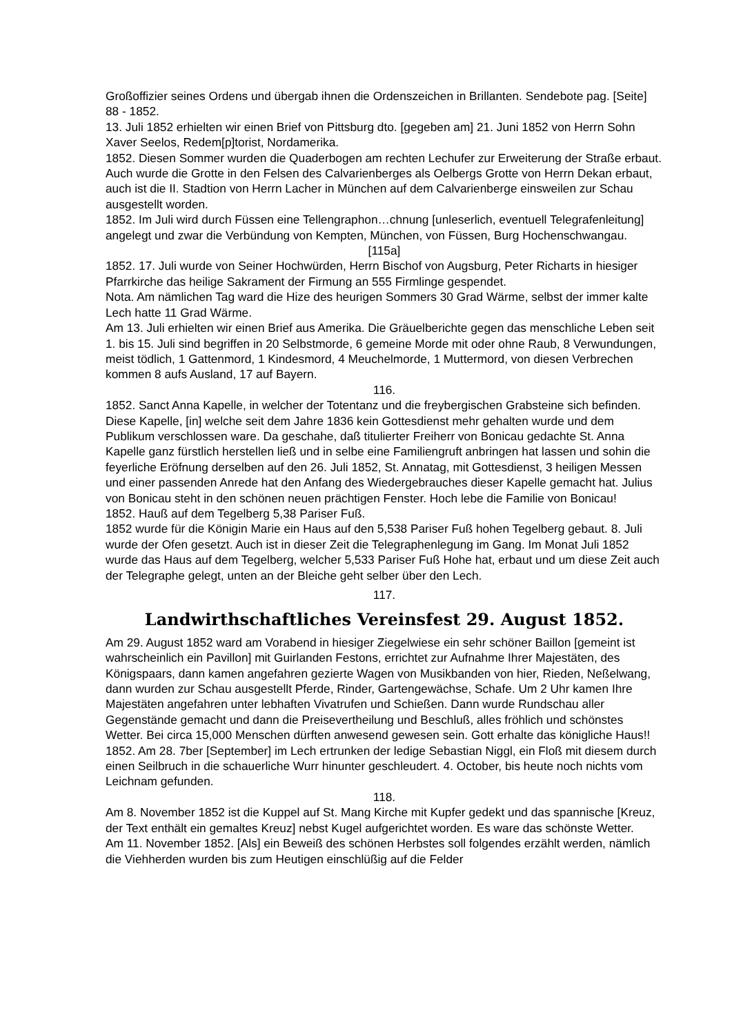Großoffizier seines Ordens und übergab ihnen die Ordenszeichen in Brillanten. Sendebote pag. [Seite] 88 - 1852.
13. Juli 1852 erhielten wir einen Brief von Pittsburg dto. [gegeben am] 21. Juni 1852 von Herrn Sohn Xaver Seelos, Redem[p]torist, Nordamerika.
1852. Diesen Sommer wurden die Quaderbogen am rechten Lechufer zur Erweiterung der Straße erbaut. Auch wurde die Grotte in den Felsen des Calvarienberges als Oelbergs Grotte von Herrn Dekan erbaut, auch ist die II. Stadtion von Herrn Lacher in München auf dem Calvarienberge einsweilen zur Schau ausgestellt worden.
1852. Im Juli wird durch Füssen eine Tellengraphon…chnung [unleserlich, eventuell Telegrafenleitung] angelegt und zwar die Verbündung von Kempten, München, von Füssen, Burg Hochenschwangau.
[115a]
1852. 17. Juli wurde von Seiner Hochwürden, Herrn Bischof von Augsburg, Peter Richarts in hiesiger Pfarrkirche das heilige Sakrament der Firmung an 555 Firmlinge gespendet.
Nota. Am nämlichen Tag ward die Hize des heurigen Sommers 30 Grad Wärme, selbst der immer kalte Lech hatte 11 Grad Wärme.
Am 13. Juli erhielten wir einen Brief aus Amerika. Die Gräuelberichte gegen das menschliche Leben seit 1. bis 15. Juli sind begriffen in 20 Selbstmorde, 6 gemeine Morde mit oder ohne Raub, 8 Verwundungen, meist tödlich, 1 Gattenmord, 1 Kindesmord, 4 Meuchelmorde, 1 Muttermord, von diesen Verbrechen kommen 8 aufs Ausland, 17 auf Bayern.
116.
1852. Sanct Anna Kapelle, in welcher der Totentanz und die freybergischen Grabsteine sich befinden. Diese Kapelle, [in] welche seit dem Jahre 1836 kein Gottesdienst mehr gehalten wurde und dem Publikum verschlossen ware. Da geschahe, daß titulierter Freiherr von Bonicau gedachte St. Anna Kapelle ganz fürstlich herstellen ließ und in selbe eine Familiengruft anbringen hat lassen und sohin die feyerliche Eröfnung derselben auf den 26. Juli 1852, St. Annatag, mit Gottesdienst, 3 heiligen Messen und einer passenden Anrede hat den Anfang des Wiedergebrauches dieser Kapelle gemacht hat. Julius von Bonicau steht in den schönen neuen prächtigen Fenster. Hoch lebe die Familie von Bonicau!
1852. Hauß auf dem Tegelberg 5,38 Pariser Fuß.
1852 wurde für die Königin Marie ein Haus auf den 5,538 Pariser Fuß hohen Tegelberg gebaut. 8. Juli wurde der Ofen gesetzt. Auch ist in dieser Zeit die Telegraphenlegung im Gang. Im Monat Juli 1852 wurde das Haus auf dem Tegelberg, welcher 5,533 Pariser Fuß Hohe hat, erbaut und um diese Zeit auch der Telegraphe gelegt, unten an der Bleiche geht selber über den Lech.
117.
Landwirthschaftliches Vereinsfest 29. August 1852.
Am 29. August 1852 ward am Vorabend in hiesiger Ziegelwiese ein sehr schöner Baillon [gemeint ist wahrscheinlich ein Pavillon] mit Guirlanden Festons, errichtet zur Aufnahme Ihrer Majestäten, des Königspaars, dann kamen angefahren gezierte Wagen von Musikbanden von hier, Rieden, Neßelwang, dann wurden zur Schau ausgestellt Pferde, Rinder, Gartengewächse, Schafe. Um 2 Uhr kamen Ihre Majestäten angefahren unter lebhaften Vivatrufen und Schießen. Dann wurde Rundschau aller Gegenstände gemacht und dann die Preisevertheilung und Beschluß, alles fröhlich und schönstes Wetter. Bei circa 15,000 Menschen dürften anwesend gewesen sein. Gott erhalte das königliche Haus!!
1852. Am 28. 7ber [September] im Lech ertrunken der ledige Sebastian Niggl, ein Floß mit diesem durch einen Seilbruch in die schauerliche Wurr hinunter geschleudert. 4. October, bis heute noch nichts vom Leichnam gefunden.
118.
Am 8. November 1852 ist die Kuppel auf St. Mang Kirche mit Kupfer gedekt und das spannische [Kreuz, der Text enthält ein gemaltes Kreuz] nebst Kugel aufgerichtet worden. Es ware das schönste Wetter.
Am 11. November 1852. [Als] ein Beweiß des schönen Herbstes soll folgendes erzählt werden, nämlich die Viehherden wurden bis zum Heutigen einschlüßig auf die Felder